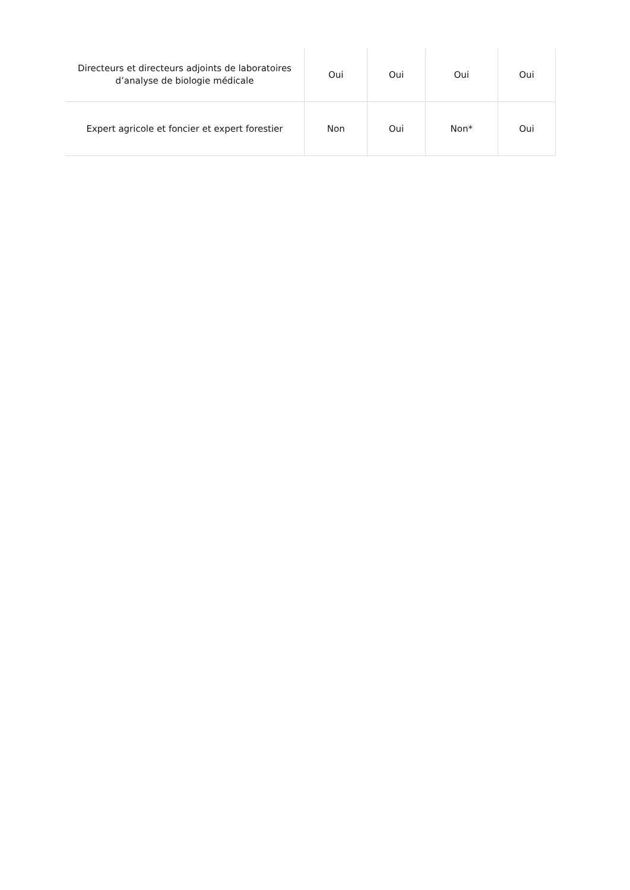| Directeurs et directeurs adjoints de laboratoires d’analyse de biologie médicale | Oui | Oui | Oui | Oui |
| Expert agricole et foncier et expert forestier | Non | Oui | Non* | Oui |